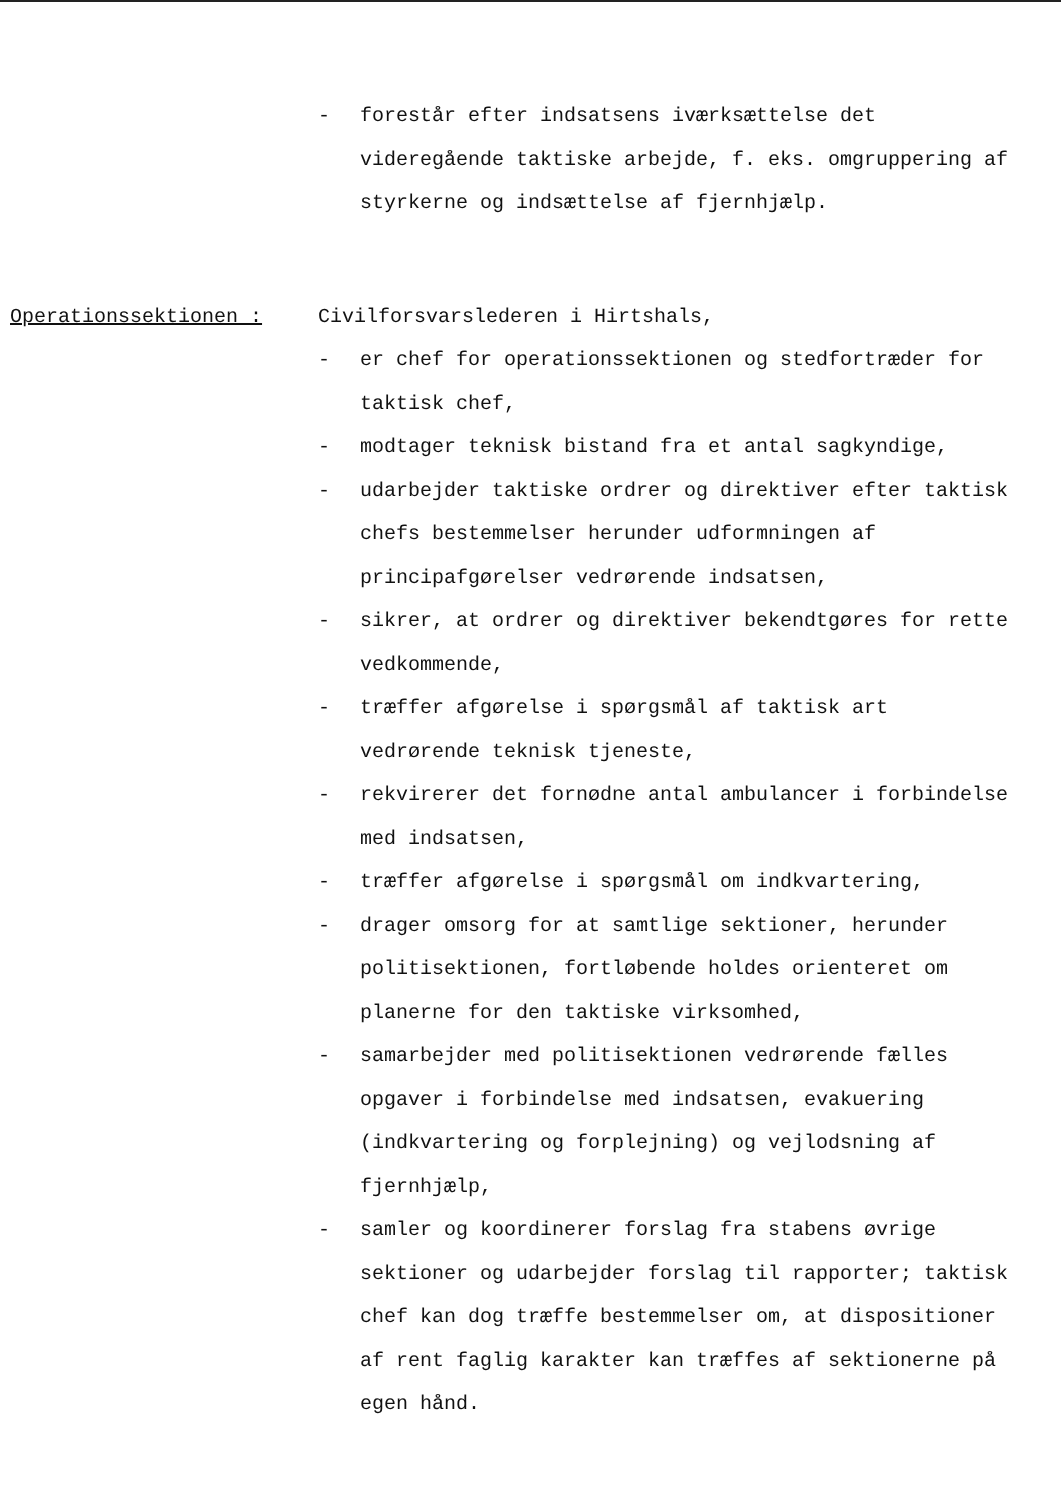- forestår efter indsatsens iværksættelse det videregående taktiske arbejde, f. eks. omgruppering af styrkerne og indsættelse af fjernhjælp.
Operationssektionen : Civilforsvarslederen i Hirtshals,
- er chef for operationssektionen og stedfortræder for taktisk chef,
- modtager teknisk bistand fra et antal sagkyndige,
- udarbejder taktiske ordrer og direktiver efter taktisk chefs bestemmelser herunder udformningen af principafgørelser vedrørende indsatsen,
- sikrer, at ordrer og direktiver bekendtgøres for rette vedkommende,
- træffer afgørelse i spørgsmål af taktisk art vedrørende teknisk tjeneste,
- rekvirerer det fornødne antal ambulancer i forbindelse med indsatsen,
- træffer afgørelse i spørgsmål om indkvartering,
- drager omsorg for at samtlige sektioner, herunder politisektionen, fortløbende holdes orienteret om planerne for den taktiske virksomhed,
- samarbejder med politisektionen vedrørende fælles opgaver i forbindelse med indsatsen, evakuering (indkvartering og forplejning) og vejlodsning af fjernhjælp,
- samler og koordinerer forslag fra stabens øvrige sektioner og udarbejder forslag til rapporter; taktisk chef kan dog træffe bestemmelser om, at dispositioner af rent faglig karakter kan træffes af sektionerne på egen hånd.